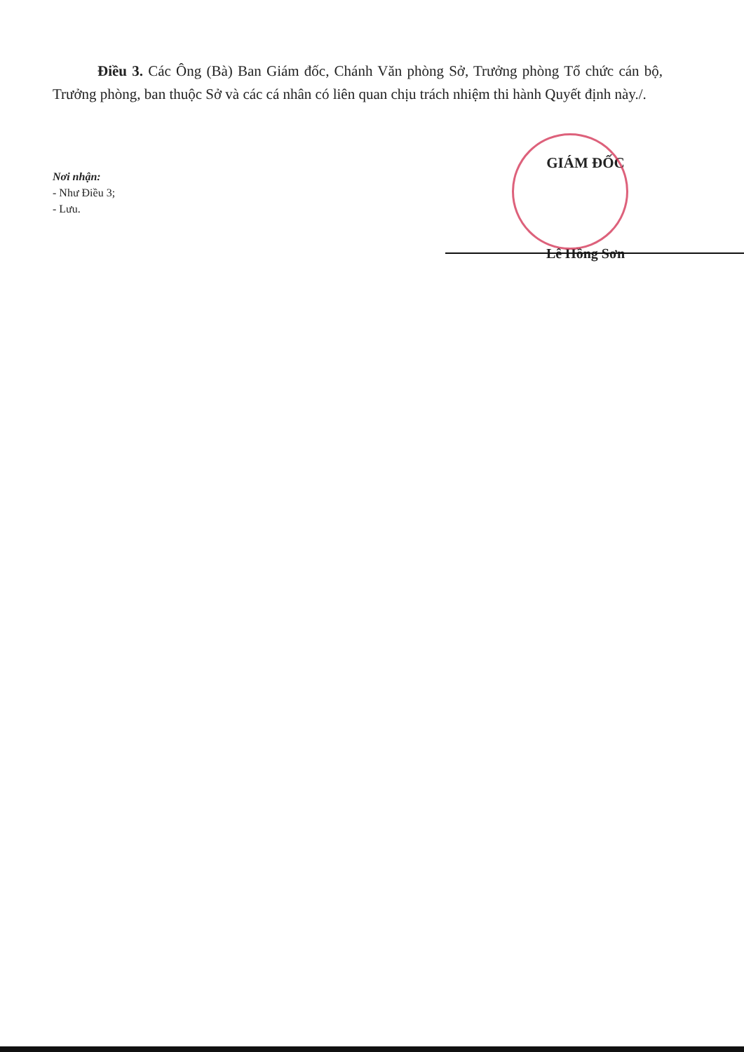Điều 3. Các Ông (Bà) Ban Giám đốc, Chánh Văn phòng Sở, Trưởng phòng Tổ chức cán bộ, Trưởng phòng, ban thuộc Sở và các cá nhân có liên quan chịu trách nhiệm thi hành Quyết định này./.
Nơi nhận:
- Như Điều 3;
- Lưu.
GIÁM ĐỐC
Lê Hồng Sơn